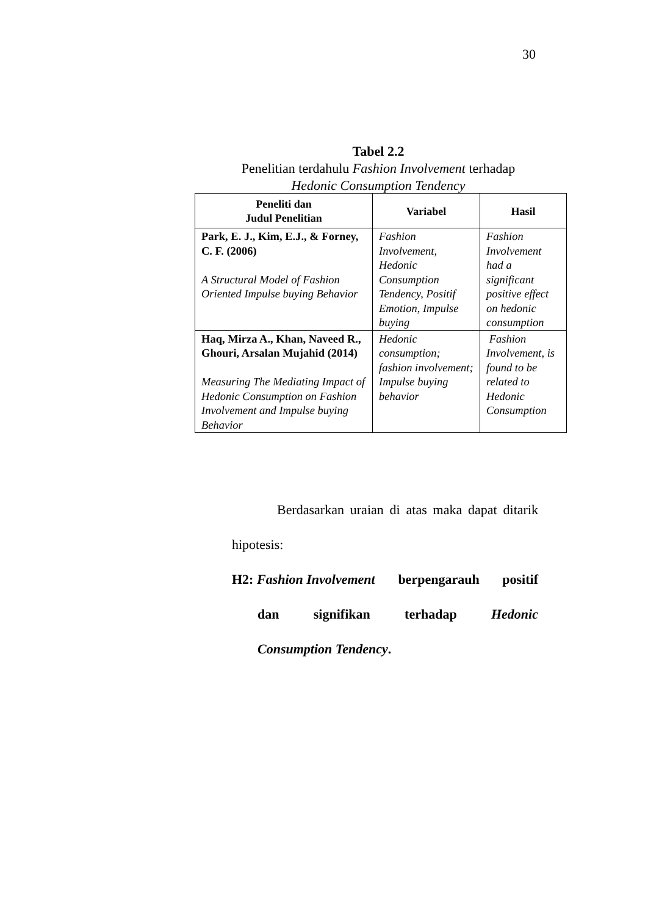30
Tabel 2.2
Penelitian terdahulu Fashion Involvement terhadap
Hedonic Consumption Tendency
| Peneliti dan Judul Penelitian | Variabel | Hasil |
| --- | --- | --- |
| Park, E. J., Kim, E.J., & Forney, C. F. (2006) A Structural Model of Fashion Oriented Impulse buying Behavior | Fashion Involvement, Hedonic Consumption Tendency, Positif Emotion, Impulse buying | Fashion Involvement had a significant positive effect on hedonic consumption |
| Haq, Mirza A., Khan, Naveed R., Ghouri, Arsalan Mujahid (2014) Measuring The Mediating Impact of Hedonic Consumption on Fashion Involvement and Impulse buying Behavior | Hedonic consumption; fashion involvement; Impulse buying behavior | Fashion Involvement, is found to be related to Hedonic Consumption |
Berdasarkan uraian di atas maka dapat ditarik hipotesis:
H2: Fashion Involvement berpengarauh positif
dan signifikan terhadap Hedonic
Consumption Tendency.